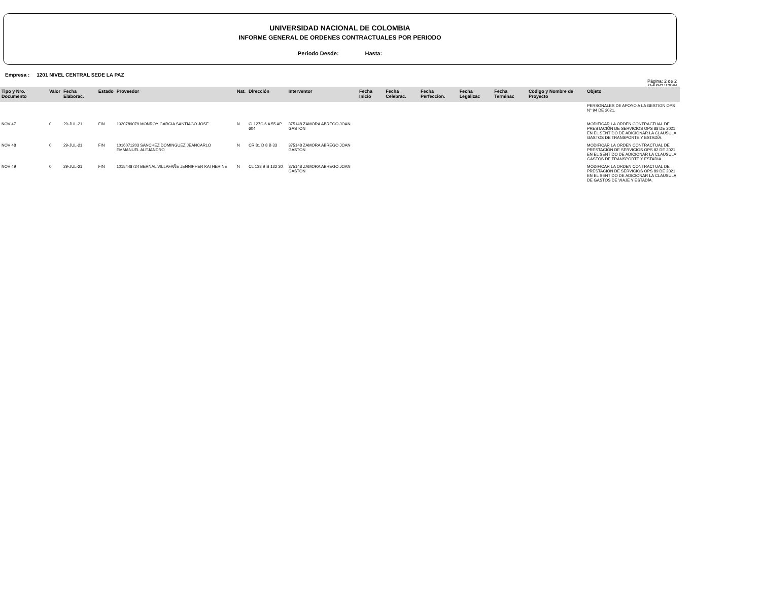UNIVERSIDAD NACIONAL DE COLOMBIA
INFORME GENERAL DE ORDENES CONTRACTUALES POR PERIODO
Periodo Desde: Hasta:
Empresa : 1201 NIVEL CENTRAL SEDE LA PAZ
Página: 2 de 2
21-AUG-21 11:32 AM
| Tipo y Nro. Documento | Valor | Fecha Elaborac. | Estado | Proveedor | Nat. | Dirección | Interventor | Fecha Inicio | Fecha Celebrac. | Fecha Perfeccion. | Fecha Legalizac | Fecha Terminac | Còdigo y Nombre de Proyecto | Objeto |
| --- | --- | --- | --- | --- | --- | --- | --- | --- | --- | --- | --- | --- | --- | --- |
| | | | | | | | | | | | | | | PERSONALES DE APOYO A LA GESTION OPS N° 94 DE 2021. |
| NOV 47 | 0 | 29-JUL-21 | FIN | 1020789079 MONROY GARCIA SANTIAGO JOSE | N | Cl 127C 6 A 55 AP 604 | 375148 ZAMORA ABREGO JOAN GASTON | | | | | | | MODIFICAR LA ORDEN CONTRACTUAL DE PRESTACIÓN DE SERVICIOS OPS 88 DE 2021 EN EL SENTIDO DE ADICIONAR LA CLAUSULA GASTOS DE TRANSPORTE Y ESTADÍA. |
| NOV 48 | 0 | 29-JUL-21 | FIN | 1016071203 SANCHEZ DOMINGUEZ JEANCARLO EMMANUEL ALEJANDRO | N | CR 81 D 8 B 33 | 375148 ZAMORA ABREGO JOAN GASTON | | | | | | | MODIFICAR LA ORDEN CONTRACTUAL DE PRESTACIÓN DE SERVICIOS OPS 82 DE 2021 EN EL SENTIDO DE ADICIONAR LA CLAUSULA GASTOS DE TRANSPORTE Y ESTADÍA. |
| NOV 49 | 0 | 29-JUL-21 | FIN | 1015448724 BERNAL VILLAFAÑE JENNIPHER KATHERINE | N | CL 138 BIS 132 30 | 375148 ZAMORA ABREGO JOAN GASTON | | | | | | | MODIFICAR LA ORDEN CONTRACTUAL DE PRESTACIÓN DE SERVICIOS OPS 89 DE 2021 EN EL SENTIDO DE ADICIONAR LA CLAUSULA DE GASTOS DE VIAJE Y ESTADÍA. |